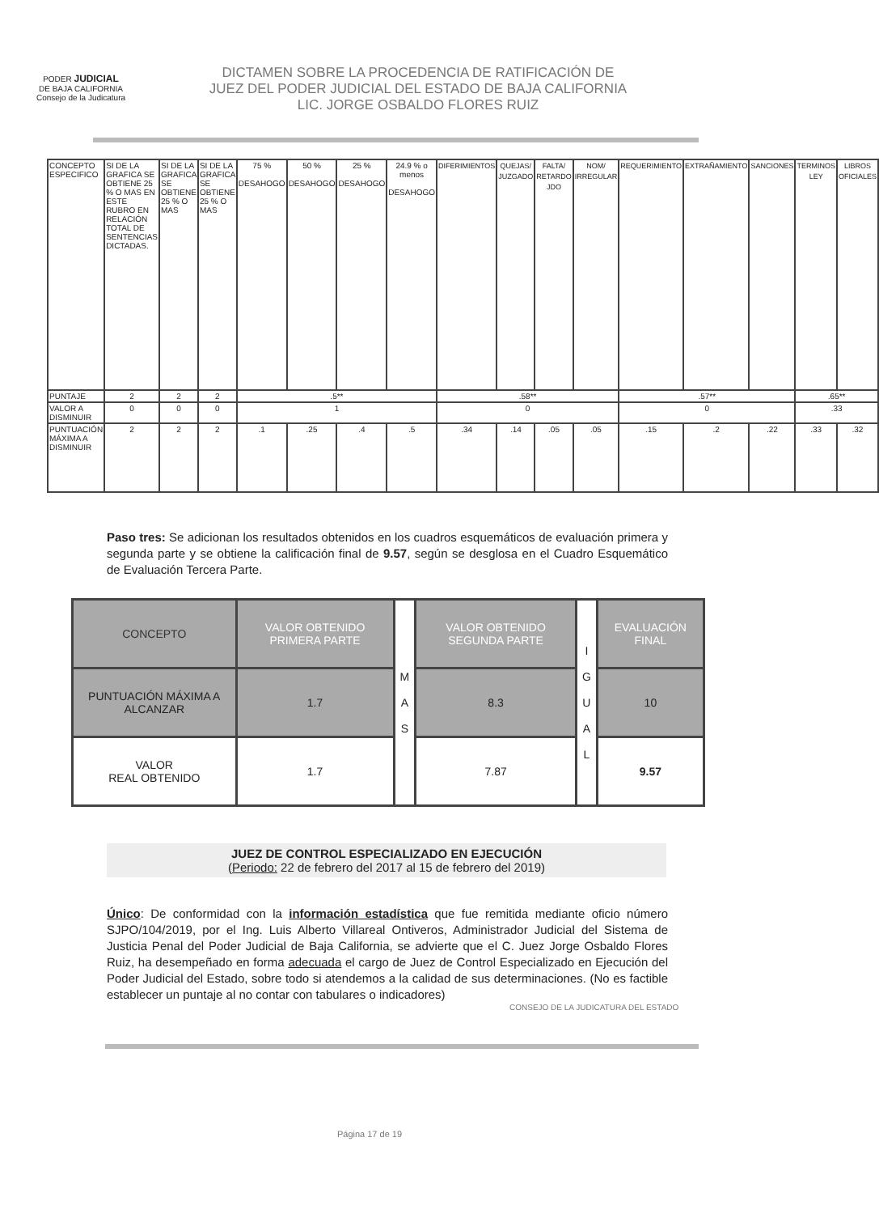PODER JUDICIAL
DE BAJA CALIFORNIA
Consejo de la Judicatura
DICTAMEN SOBRE LA PROCEDENCIA DE RATIFICACIÓN DE
JUEZ DEL PODER JUDICIAL DEL ESTADO DE BAJA CALIFORNIA
LIC. JORGE OSBALDO FLORES RUIZ
| CONCEPTO ESPECIFICO | SI DE LA GRAFICA SE OBTIENE 25 % O MAS EN ESTE RUBRO EN RELACIÓN TOTAL DE SENTENCIAS DICTADAS. | SI DE LA GRAFICA SE OBTIENE 25 % O MAS | SI DE LA GRAFICA SE OBTIENE 25 % O MAS | 75 % DESAHOGO | 50 % DESAHOGO | 25 % DESAHOGO | 24.9 % o menos DESAHOGO | DIFERIMIENTOS | QUEJAS/ JUZGADO | FALTA/ RETARDO JDO | NOM/ IRREGULAR | REQUERIMIENTO | EXTRAÑAMIENTO | SANCIONES | TERMINOS LEY | LIBROS OFICIALES |
| PUNTAJE | 2 | 2 | 2 | .5** | | | | .58** | | | | .57** | | | .65** | |
| VALOR A DISMINUIR | 0 | 0 | 0 | 1 | | | | 0 | | | | 0 | | | .33 | |
| PUNTUACIÓN MÁXIMA A DISMINUIR | 2 | 2 | 2 | .1 | .25 | .4 | .5 | .34 | .14 | .05 | .05 | .15 | .2 | .22 | .33 | .32 |
Paso tres: Se adicionan los resultados obtenidos en los cuadros esquemáticos de evaluación primera y segunda parte y se obtiene la calificación final de 9.57, según se desglosa en el Cuadro Esquemático de Evaluación Tercera Parte.
| CONCEPTO | VALOR OBTENIDO PRIMERA PARTE | M A S | VALOR OBTENIDO SEGUNDA PARTE | I G U A L | EVALUACIÓN FINAL |
| PUNTUACIÓN MÁXIMA A ALCANZAR | 1.7 | | 8.3 | | 10 |
| VALOR REAL OBTENIDO | 1.7 | | 7.87 | | 9.57 |
JUEZ DE CONTROL ESPECIALIZADO EN EJECUCIÓN
(Periodo: 22 de febrero del 2017 al 15 de febrero del 2019)
Único: De conformidad con la información estadística que fue remitida mediante oficio número SJPO/104/2019, por el Ing. Luis Alberto Villareal Ontiveros, Administrador Judicial del Sistema de Justicia Penal del Poder Judicial de Baja California, se advierte que el C. Juez Jorge Osbaldo Flores Ruiz, ha desempeñado en forma adecuada el cargo de Juez de Control Especializado en Ejecución del Poder Judicial del Estado, sobre todo si atendemos a la calidad de sus determinaciones. (No es factible establecer un puntaje al no contar con tabulares o indicadores)
CONSEJO DE LA JUDICATURA DEL ESTADO
Página 17 de 19